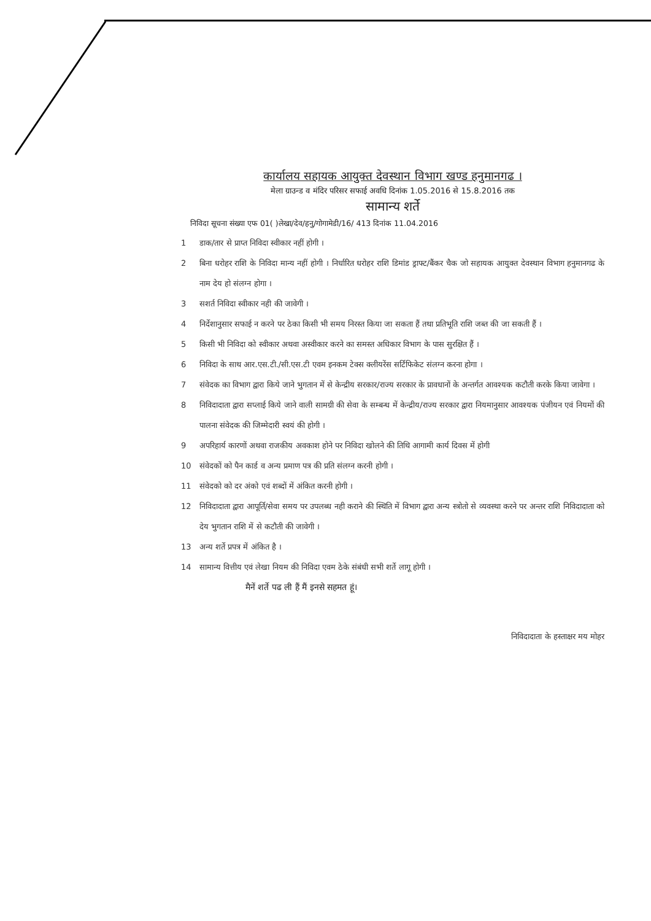कार्यालय सहायक आयुक्त देवस्थान विभाग खण्ड हनुमानगढ ।
मेला ग्राउन्ड व मंदिर परिसर सफाई अवधि दिनांक 1.05.2016 से 15.8.2016 तक
सामान्य शर्ते
निविदा सूचना संख्या एफ 01( )लेखा/देव/हनु/गोगामेडी/16/ 413 दिनांक 11.04.2016
1 डाक/तार से प्राप्त निविदा स्वीकार नहीं होगी ।
2 बिना धरोहर राशि के निविदा मान्य नहीं होगी । निर्धारित धरोहर राशि डिमांड ड्राफ्ट/बैंकर चैक जो सहायक आयुक्त देवस्थान विभाग हनुमानगढ के नाम देय हो संलग्न होगा ।
3 सशर्त निविदा स्वीकार नही की जावेगी ।
4 निर्देशानुसार सफाई न करने पर ठेका किसी भी समय निरस्त किया जा सकता हैं तथा प्रतिभूति राशि जब्त की जा सकती हैं ।
5 किसी भी निविदा को स्वीकार अथवा अस्वीकार करने का समस्त अधिकार विभाग के पास सुरक्षित हैं ।
6 निविदा के साथ आर.एस.टी./सी.एस.टी एवम इनकम टेक्स क्लीयरेंस सर्टिफिकेट संलग्न करना होगा ।
7 संवेदक का विभाग द्वारा किये जाने भुगतान में से केन्द्रीय सरकार/राज्य सरकार के प्रावधानों के अन्तर्गत आवश्यक कटौती करके किया जावेगा ।
8 निविदादाता द्वारा सप्लाई किये जाने वाली सामग्री की सेवा के सम्बन्ध में केन्द्रीय/राज्य सरकार द्वारा नियमानुसार आवश्यक पंजीयन एवं नियमों की पालना संवेदक की जिम्मेदारी स्वयं की होगी ।
9 अपरिहार्य कारणों अथवा राजकीय अवकाश होने पर निविदा खोलने की तिथि आगामी कार्य दिवस में होगी
10 संवेदकों को पैन कार्ड व अन्य प्रमाण पत्र की प्रति संलग्न करनी होगी ।
11 संवेदको को दर अंको एवं शब्दों में अंकित करनी होगी ।
12 निविदादाता द्वारा आपूर्ति/सेवा समय पर उपलब्ध नही कराने की स्थिति में विभाग द्वारा अन्य स्त्रोतो से व्यवस्था करने पर अन्तर राशि निविदादाता को देय भुगतान राशि में से कटौती की जावेगी ।
13 अन्य शर्ते प्रपत्र में अंकित है ।
14 सामान्य वित्तीय एवं लेखा नियम की निविदा एवम ठेके संबंधी सभी शर्ते लागू होगी ।
मैनें शर्ते पढ ली हैं मैं इनसे सहमत हूं।
निविदादाता के हस्ताक्षर मय मोहर